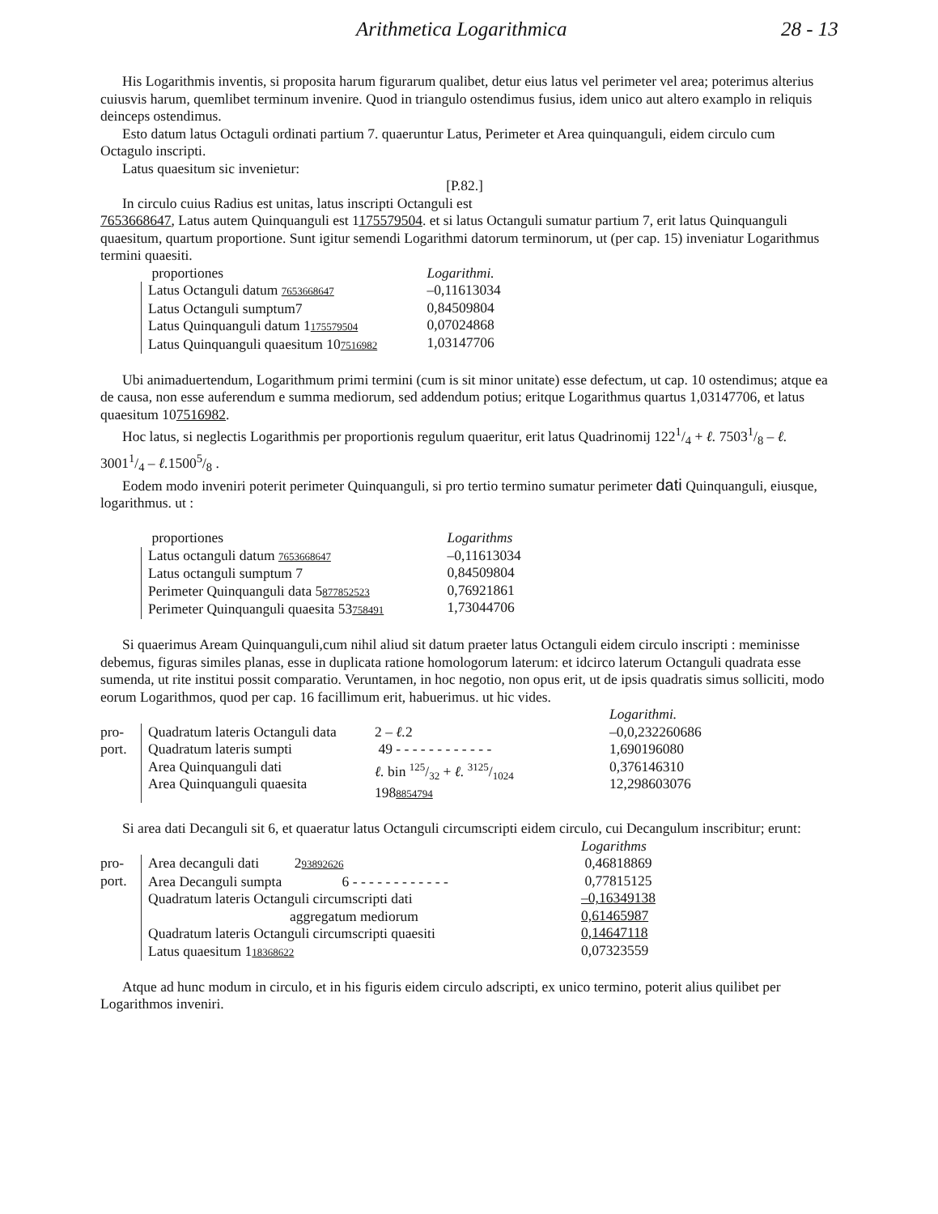Arithmetica Logarithmica 28 - 13
His Logarithmis inventis, si proposita harum figurarum qualibet, detur eius latus vel perimeter vel area; poterimus alterius cuiusvis harum, quemlibet terminum invenire. Quod in triangulo ostendimus fusius, idem unico aut altero examplo in reliquis deinceps ostendimus.
Esto datum latus Octaguli ordinati partium 7. quaeruntur Latus, Perimeter et Area quinquanguli, eidem circulo cum Octagulo inscripti.
Latus quaesitum sic invenietur:
[P.82.]
In circulo cuius Radius est unitas, latus inscripti Octanguli est
7653668647, Latus autem Quinquanguli est 1175579504. et si latus Octanguli sumatur partium 7, erit latus Quinquanguli quaesitum, quartum proportione. Sunt igitur semendi Logarithmi datorum terminorum, ut (per cap. 15) inveniatur Logarithmus termini quaesiti.
| proportiones | Logarithmi. |
| Latus Octanguli datum 7653668647 Latus Octanguli sumptum7 Latus Quinquanguli datum 1 175579504 Latus Quinquanguli quaesitum 10 7516982 | –0,11613034 0,84509804 0,07024868 1,03147706 |
Ubi animaduertendum, Logarithmum primi termini (cum is sit minor unitate) esse defectum, ut cap. 10 ostendimus; atque ea de causa, non esse auferendum e summa mediorum, sed addendum potius; eritque Logarithmus quartus 1,03147706, et latus quaesitum 107516982.
Hoc latus, si neglectis Logarithmis per proportionis regulum quaeritur, erit latus Quadrinomij 1221/4 + ℓ. 75031/8 – ℓ. 30011/4 – ℓ. 15005/8 .
Eodem modo inveniri poterit perimeter Quinquanguli, si pro tertio termino sumatur perimeter dati Quinquanguli, eiusque, logarithmus. ut :
| proportiones | Logarithms |
| Latus octanguli datum 7653668647 Latus octanguli sumptum 7 Perimeter Quinquanguli data 5 877852523 Perimeter Quinquanguli quaesita 53 758491 | –0,11613034 0,84509804 0,76921861 1,73044706 |
Si quaerimus Aream Quinquanguli,cum nihil aliud sit datum praeter latus Octanguli eidem circulo inscripti : meminisse debemus, figuras similes planas, esse in duplicata ratione homologorum laterum: et idcirco laterum Octanguli quadrata esse sumenda, ut rite institui possit comparatio. Veruntamen, in hoc negotio, non opus erit, ut de ipsis quadratis simus solliciti, modo eorum Logarithmos, quod per cap. 16 facillimum erit, habuerimus. ut hic vides.
| | | | Logarithmi. |
| pro- port. | Quadratum lateris Octanguli data Quadratum lateris sumpti Area Quinquanguli dati Area Quinquanguli quaesita | 2 – ℓ. 2 49 - - - - - - - - - - - - ℓ. bin 125/32 + ℓ. 3125/1024 198 8854794 | –0,0,232260686 1,690196080 0,376146310 12,298603076 |
Si area dati Decanguli sit 6, et quaeratur latus Octanguli circumscripti eidem circulo, cui Decangulum inscribitur; erunt:
| | | Logarithms |
| pro- port. | Area decanguli dati 2 93892626 Area Decanguli sumpta 6 - - - - - - - - - - - - Quadratum lateris Octanguli circumscripti dati aggregatum mediorum Quadratum lateris Octanguli circumscripti quaesiti Latus quaesitum 1 18368622 | 0,46818869 0,77815125 –0,16349138 0,61465987 0,14647118 0,07323559 |
Atque ad hunc modum in circulo, et in his figuris eidem circulo adscripti, ex unico termino, poterit alius quilibet per Logarithmos inveniri.